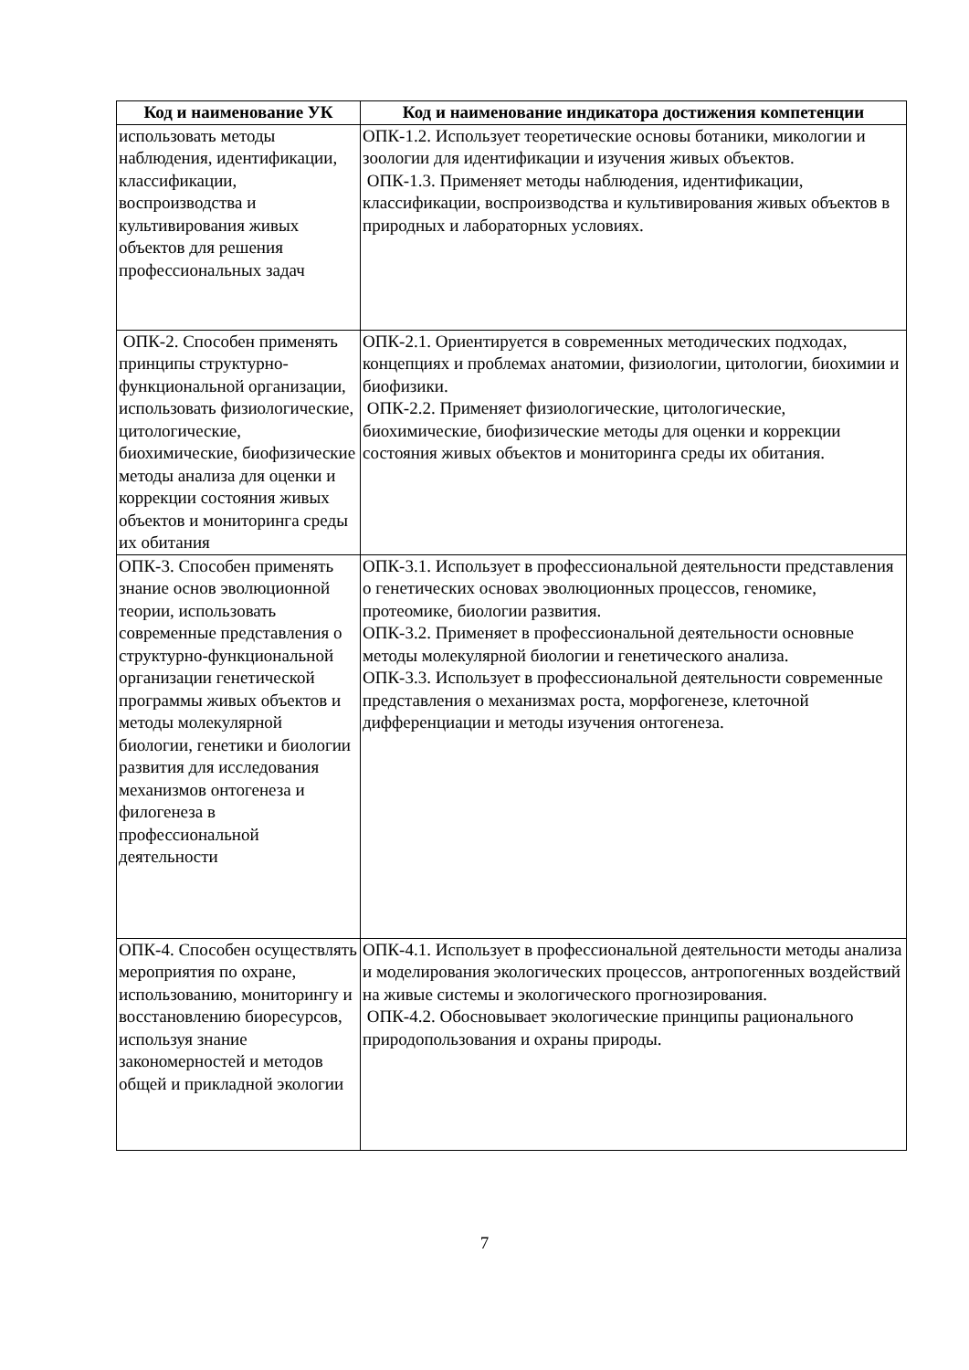| Код и наименование УК | Код и наименование индикатора достижения компетенции |
| --- | --- |
| использовать методы наблюдения, идентификации, классификации, воспроизводства и культивирования живых объектов для решения профессиональных задач | ОПК-1.2. Использует теоретические основы ботаники, микологии и зоологии для идентификации и изучения живых объектов. ОПК-1.3. Применяет методы наблюдения, идентификации, классификации, воспроизводства и культивирования живых объектов в природных и лабораторных условиях. |
| ОПК-2. Способен применять принципы структурно-функциональной организации, использовать физиологические, цитологические, биохимические, биофизические методы анализа для оценки и коррекции состояния живых объектов и мониторинга среды их обитания | ОПК-2.1. Ориентируется в современных методических подходах, концепциях и проблемах анатомии, физиологии, цитологии, биохимии и биофизики. ОПК-2.2. Применяет физиологические, цитологические, биохимические, биофизические методы для оценки и коррекции состояния живых объектов и мониторинга среды их обитания. |
| ОПК-3. Способен применять знание основ эволюционной теории, использовать современные представления о структурно-функциональной организации генетической программы живых объектов и методы молекулярной биологии, генетики и биологии развития для исследования механизмов онтогенеза и филогенеза в профессиональной деятельности | ОПК-3.1. Использует в профессиональной деятельности представления о генетических основах эволюционных процессов, геномике, протеомике, биологии развития. ОПК-3.2. Применяет в профессиональной деятельности основные методы молекулярной биологии и генетического анализа. ОПК-3.3. Использует в профессиональной деятельности современные представления о механизмах роста, морфогенезе, клеточной дифференциации и методы изучения онтогенеза. |
| ОПК-4. Способен осуществлять мероприятия по охране, использованию, мониторингу и восстановлению биоресурсов, используя знание закономерностей и методов общей и прикладной экологии | ОПК-4.1. Использует в профессиональной деятельности методы анализа и моделирования экологических процессов, антропогенных воздействий на живые системы и экологического прогнозирования. ОПК-4.2. Обосновывает экологические принципы рационального природопользования и охраны природы. |
7